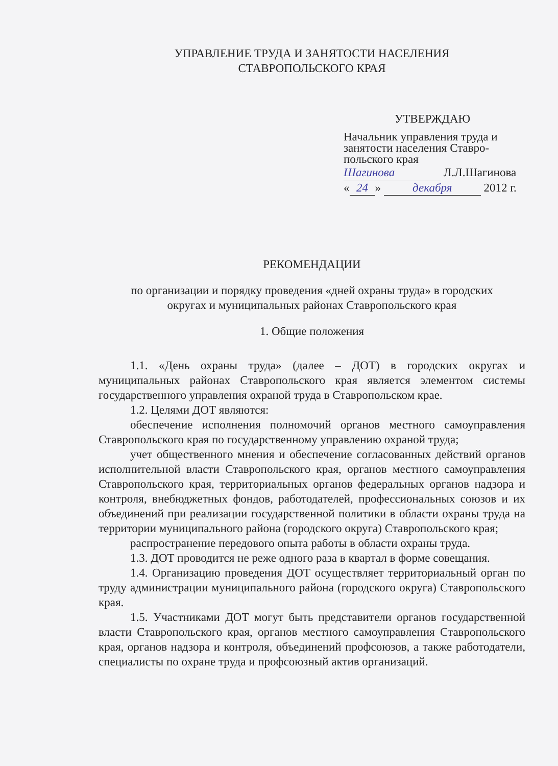УПРАВЛЕНИЕ ТРУДА И ЗАНЯТОСТИ НАСЕЛЕНИЯ
СТАВРОПОЛЬСКОГО КРАЯ
УТВЕРЖДАЮ
Начальник управления труда и
занятости населения Ставро-
польского края
Шагинова Л.Л.Шагинова
« 24 » декабря 2012 г.
РЕКОМЕНДАЦИИ
по организации и порядку проведения «дней охраны труда» в городских
округах и муниципальных районах Ставропольского края
1. Общие положения
1.1. «День охраны труда» (далее – ДОТ) в городских округах и муниципальных районах Ставропольского края является элементом системы государственного управления охраной труда в Ставропольском крае.
1.2. Целями ДОТ являются:
обеспечение исполнения полномочий органов местного самоуправления Ставропольского края по государственному управлению охраной труда;
учет общественного мнения и обеспечение согласованных действий органов исполнительной власти Ставропольского края, органов местного самоуправления Ставропольского края, территориальных органов федеральных органов надзора и контроля, внебюджетных фондов, работодателей, профессиональных союзов и их объединений при реализации государственной политики в области охраны труда на территории муниципального района (городского округа) Ставропольского края;
распространение передового опыта работы в области охраны труда.
1.3. ДОТ проводится не реже одного раза в квартал в форме совещания.
1.4. Организацию проведения ДОТ осуществляет территориальный орган по труду администрации муниципального района (городского округа) Ставропольского края.
1.5. Участниками ДОТ могут быть представители органов государственной власти Ставропольского края, органов местного самоуправления Ставропольского края, органов надзора и контроля, объединений профсоюзов, а также работодатели, специалисты по охране труда и профсоюзный актив организаций.